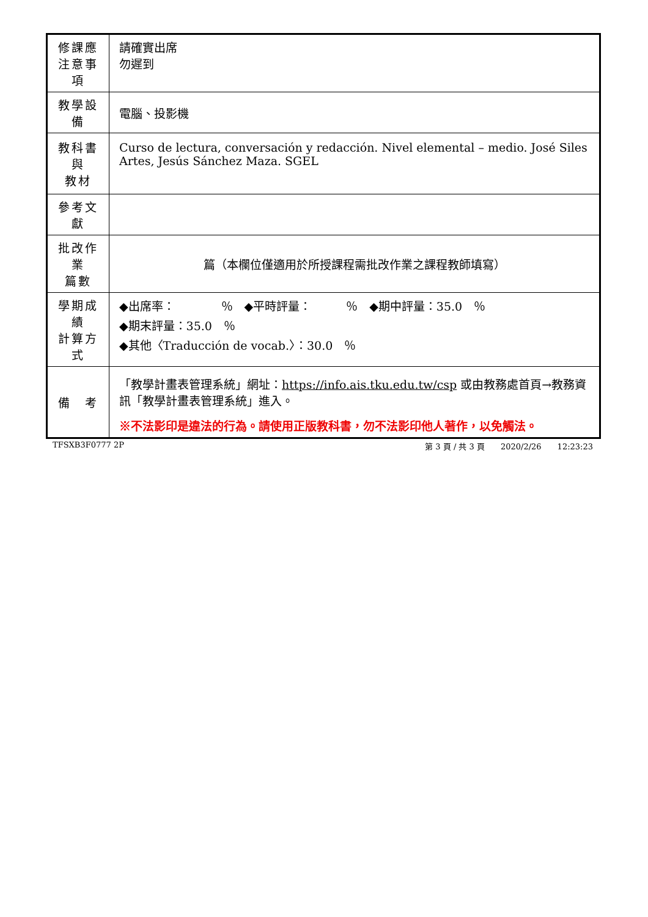| 修課應 注意事項 | 請確實出席 勿遲到 |
| 教學設備 | 電腦、投影機 |
| 教科書與 教材 | Curso de lectura, conversación y redacción. Nivel elemental – medio. José Siles Artes, Jesús Sánchez Maza. SGEL |
| 參考文獻 | |
| 批改作業 篇數 | 篇（本欄位僅適用於所授課程需批改作業之課程教師填寫） |
| 學期成績 計算方式 | ◆出席率： ％ ◆平時評量： ％ ◆期中評量：35.0 ％ ◆期末評量：35.0 ％ ◆其他〈Traducción de vocab.〉：30.0 ％ |
| 備 考 | 「教學計畫表管理系統」網址： https://info.ais.tku.edu.tw/csp 或由教務處首頁→教務資訊「教學計畫表管理系統」進入。 ※不法影印是違法的行為。請使用正版教科書，勿不法影印他人著作，以免觸法。 |
TFSXB3F0777 2P 第 3 頁 / 共 3 頁　　2020/2/26　　12:23:23